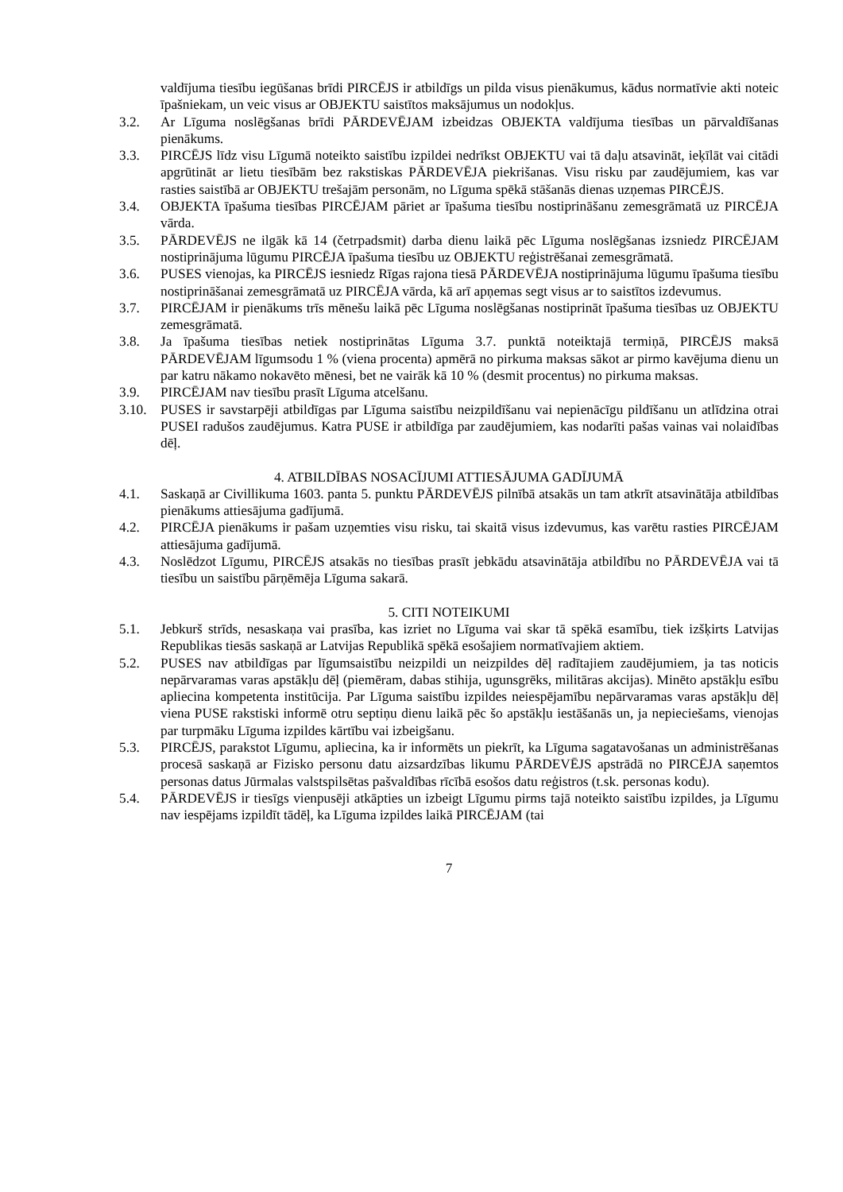valdījuma tiesību iegūšanas brīdi PIRCĒJS ir atbildīgs un pilda visus pienākumus, kādus normatīvie akti noteic īpašniekam, un veic visus ar OBJEKTU saistītos maksājumus un nodokļus.
3.2. Ar Līguma noslēgšanas brīdi PĀRDEVĒJAM izbeidzas OBJEKTA valdījuma tiesības un pārvaldīšanas pienākums.
3.3. PIRCĒJS līdz visu Līgumā noteikto saistību izpildei nedrīkst OBJEKTU vai tā daļu atsavināt, ieķīlāt vai citādi apgrūtināt ar lietu tiesībām bez rakstiskas PĀRDEVĒJA piekrišanas. Visu risku par zaudējumiem, kas var rasties saistībā ar OBJEKTU trešajām personām, no Līguma spēkā stāšanās dienas uzņemas PIRCĒJS.
3.4. OBJEKTA īpašuma tiesības PIRCĒJAM pāriet ar īpašuma tiesību nostiprināšanu zemesgrāmatā uz PIRCĒJA vārda.
3.5. PĀRDEVĒJS ne ilgāk kā 14 (četrpadsmit) darba dienu laikā pēc Līguma noslēgšanas izsniedz PIRCĒJAM nostiprinājuma lūgumu PIRCĒJA īpašuma tiesību uz OBJEKTU reģistrēšanai zemesgrāmatā.
3.6. PUSES vienojas, ka PIRCĒJS iesniedz Rīgas rajona tiesā PĀRDEVĒJA nostiprinājuma lūgumu īpašuma tiesību nostiprināšanai zemesgrāmatā uz PIRCĒJA vārda, kā arī apņemas segt visus ar to saistītos izdevumus.
3.7. PIRCĒJAM ir pienākums trīs mēnešu laikā pēc Līguma noslēgšanas nostiprināt īpašuma tiesības uz OBJEKTU zemesgrāmatā.
3.8. Ja īpašuma tiesības netiek nostiprinātas Līguma 3.7. punktā noteiktajā termiņā, PIRCĒJS maksā PĀRDEVĒJAM līgumsodu 1 % (viena procenta) apmērā no pirkuma maksas sākot ar pirmo kavējuma dienu un par katru nākamo nokavēto mēnesi, bet ne vairāk kā 10 % (desmit procentus) no pirkuma maksas.
3.9. PIRCĒJAM nav tiesību prasīt Līguma atcelšanu.
3.10. PUSES ir savstarpēji atbildīgas par Līguma saistību neizpildīšanu vai nepienācīgu pildīšanu un atlīdzina otrai PUSEI radušos zaudējumus. Katra PUSE ir atbildīga par zaudējumiem, kas nodarīti pašas vainas vai nolaidības dēļ.
4. ATBILDĪBAS NOSACĪJUMI ATTIESĀJUMA GADĪJUMĀ
4.1. Saskaņā ar Civillikuma 1603. panta 5. punktu PĀRDEVĒJS pilnībā atsakās un tam atkrīt atsavinātāja atbildības pienākums attiesājuma gadījumā.
4.2. PIRCĒJA pienākums ir pašam uzņemties visu risku, tai skaitā visus izdevumus, kas varētu rasties PIRCĒJAM attiesājuma gadījumā.
4.3. Noslēdzot Līgumu, PIRCĒJS atsakās no tiesības prasīt jebkādu atsavinātāja atbildību no PĀRDEVĒJA vai tā tiesību un saistību pārņēmēja Līguma sakarā.
5. CITI NOTEIKUMI
5.1. Jebkurš strīds, nesaskaņa vai prasība, kas izriet no Līguma vai skar tā spēkā esamību, tiek izšķirts Latvijas Republikas tiesās saskaņā ar Latvijas Republikā spēkā esošajiem normatīvajiem aktiem.
5.2. PUSES nav atbildīgas par līgumsaistību neizpildi un neizpildes dēļ radītajiem zaudējumiem, ja tas noticis nepārvaramas varas apstākļu dēļ (piemēram, dabas stihija, ugunsgrēks, militāras akcijas). Minēto apstākļu esību apliecina kompetenta institūcija. Par Līguma saistību izpildes neiespējamību nepārvaramas varas apstākļu dēļ viena PUSE rakstiski informē otru septiņu dienu laikā pēc šo apstākļu iestāšanās un, ja nepieciešams, vienojas par turpmāku Līguma izpildes kārtību vai izbeigšanu.
5.3. PIRCĒJS, parakstot Līgumu, apliecina, ka ir informēts un piekrīt, ka Līguma sagatavošanas un administrēšanas procesā saskaņā ar Fizisko personu datu aizsardzības likumu PĀRDEVĒJS apstrādā no PIRCĒJA saņemtos personas datus Jūrmalas valstspilsētas pašvaldības rīcībā esošos datu reģistros (t.sk. personas kodu).
5.4. PĀRDEVĒJS ir tiesīgs vienpusēji atkāpties un izbeigt Līgumu pirms tajā noteikto saistību izpildes, ja Līgumu nav iespējams izpildīt tādēļ, ka Līguma izpildes laikā PIRCĒJAM (tai
7